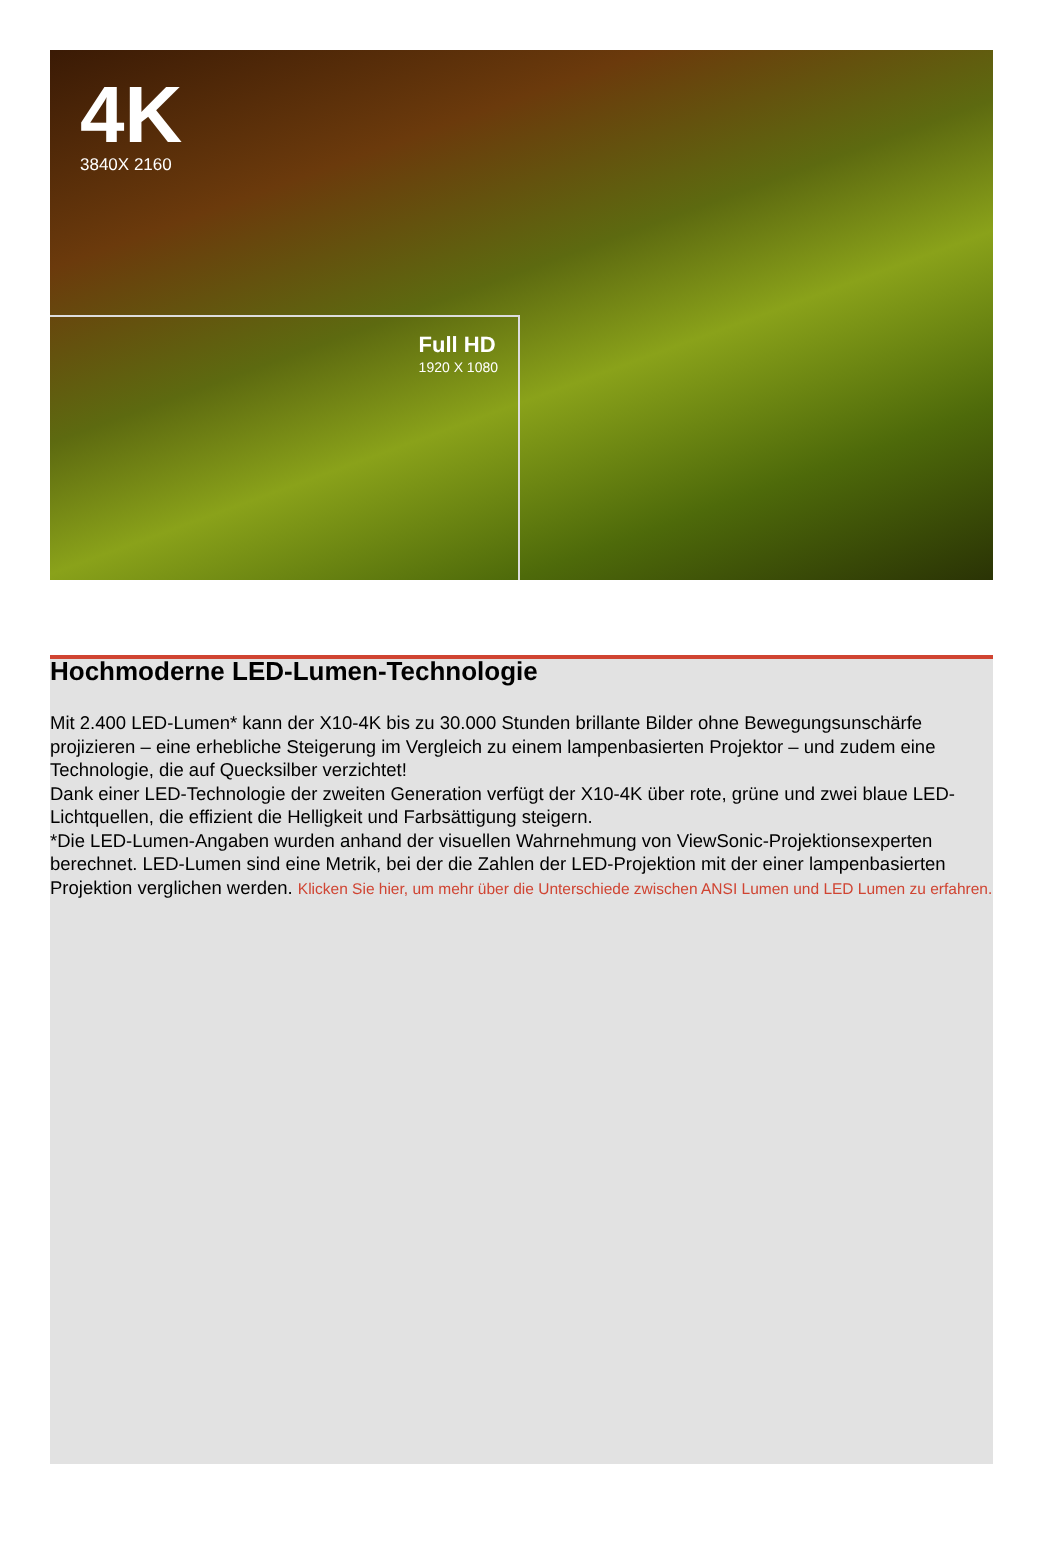4K
3840X 2160
Full HD
1920 X 1080
Hochmoderne LED-Lumen-Technologie
Mit 2.400 LED-Lumen* kann der X10-4K bis zu 30.000 Stunden brillante Bilder ohne Bewegungsunschärfe projizieren – eine erhebliche Steigerung im Vergleich zu einem lampenbasierten Projektor – und zudem eine Technologie, die auf Quecksilber verzichtet!
Dank einer LED-Technologie der zweiten Generation verfügt der X10-4K über rote, grüne und zwei blaue LED-Lichtquellen, die effizient die Helligkeit und Farbsättigung steigern.
*Die LED-Lumen-Angaben wurden anhand der visuellen Wahrnehmung von ViewSonic-Projektionsexperten berechnet. LED-Lumen sind eine Metrik, bei der die Zahlen der LED-Projektion mit der einer lampenbasierten Projektion verglichen werden. Klicken Sie hier, um mehr über die Unterschiede zwischen ANSI Lumen und LED Lumen zu erfahren.